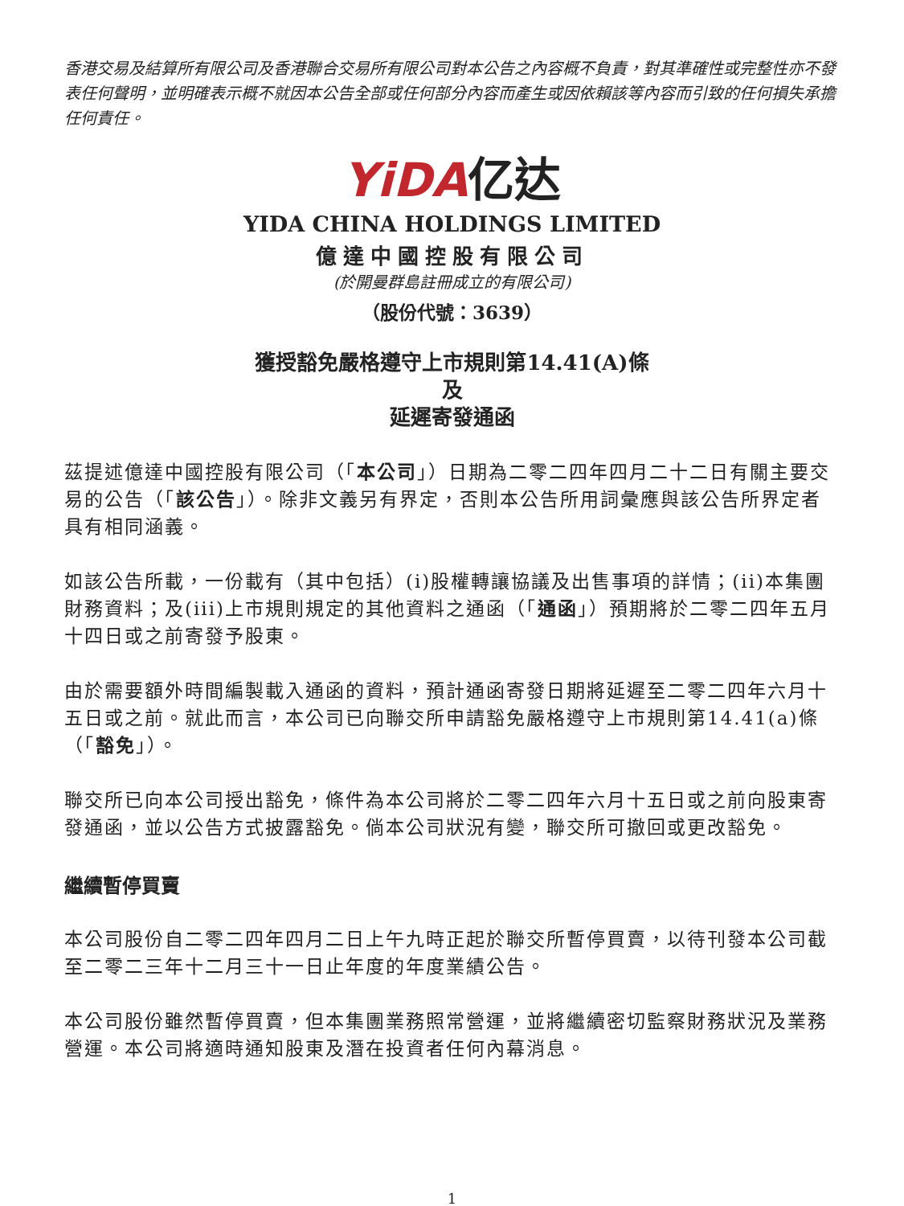香港交易及結算所有限公司及香港聯合交易所有限公司對本公告之內容概不負責，對其準確性或完整性亦不發表任何聲明，並明確表示概不就因本公告全部或任何部分內容而產生或因依賴該等內容而引致的任何損失承擔任何責任。
YiDA亿达
YIDA CHINA HOLDINGS LIMITED
億達中國控股有限公司
(於開曼群島註冊成立的有限公司)
（股份代號：3639）
獲授豁免嚴格遵守上市規則第14.41(A)條
及
延遲寄發通函
茲提述億達中國控股有限公司（「本公司」）日期為二零二四年四月二十二日有關主要交易的公告（「該公告」）。除非文義另有界定，否則本公告所用詞彙應與該公告所界定者具有相同涵義。
如該公告所載，一份載有（其中包括）(i)股權轉讓協議及出售事項的詳情；(ii)本集團財務資料；及(iii)上市規則規定的其他資料之通函（「通函」）預期將於二零二四年五月十四日或之前寄發予股東。
由於需要額外時間編製載入通函的資料，預計通函寄發日期將延遲至二零二四年六月十五日或之前。就此而言，本公司已向聯交所申請豁免嚴格遵守上市規則第14.41(a)條（「豁免」）。
聯交所已向本公司授出豁免，條件為本公司將於二零二四年六月十五日或之前向股東寄發通函，並以公告方式披露豁免。倘本公司狀況有變，聯交所可撤回或更改豁免。
繼續暫停買賣
本公司股份自二零二四年四月二日上午九時正起於聯交所暫停買賣，以待刊發本公司截至二零二三年十二月三十一日止年度的年度業績公告。
本公司股份雖然暫停買賣，但本集團業務照常營運，並將繼續密切監察財務狀況及業務營運。本公司將適時通知股東及潛在投資者任何內幕消息。
1